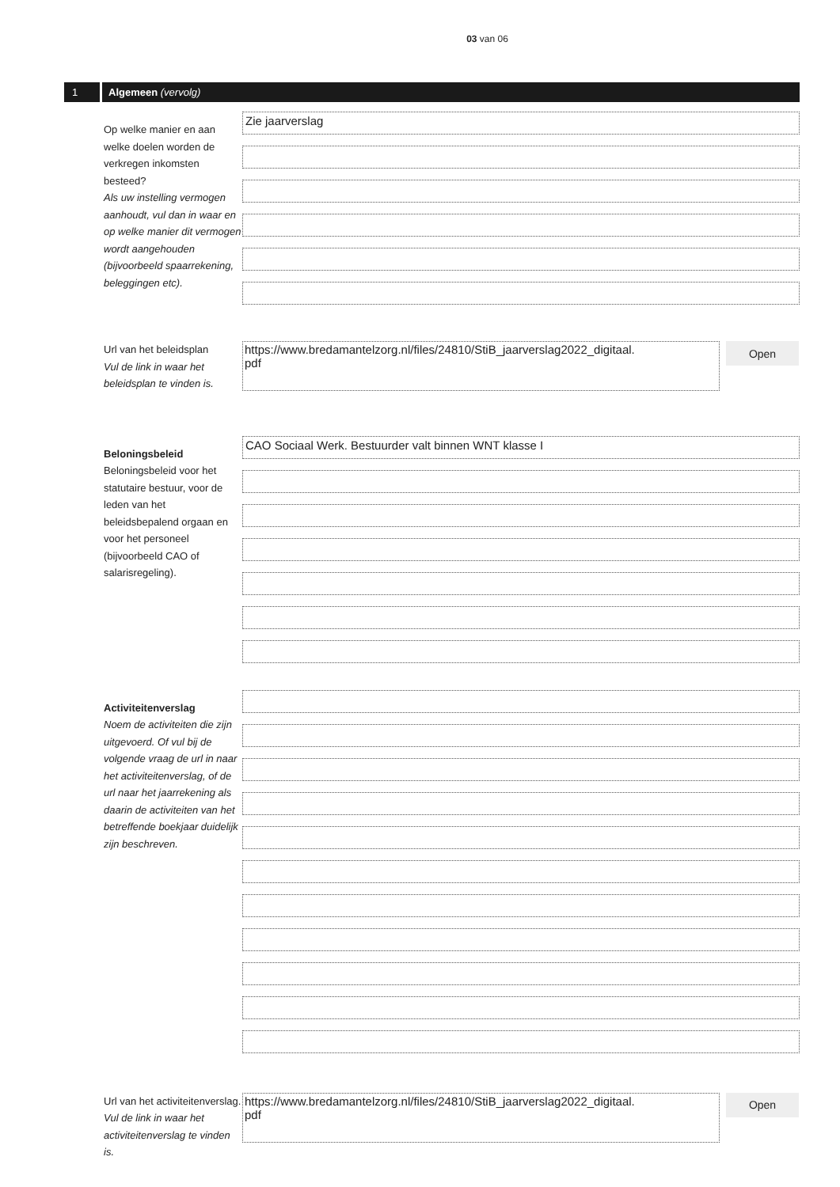03 van 06
1 Algemeen (vervolg)
Op welke manier en aan welke doelen worden de verkregen inkomsten besteed?
Als uw instelling vermogen aanhoudt, vul dan in waar en op welke manier dit vermogen wordt aangehouden (bijvoorbeeld spaarrekening, beleggingen etc).
Zie jaarverslag
Url van het beleidsplan
Vul de link in waar het beleidsplan te vinden is.
https://www.bredamantelzorg.nl/files/24810/StiB_jaarverslag2022_digitaal.
pdf
Open
Beloningsbeleid
Beloningsbeleid voor het statutaire bestuur, voor de leden van het beleidsbepalend orgaan en voor het personeel (bijvoorbeeld CAO of salarisregeling).
CAO Sociaal Werk. Bestuurder valt binnen WNT klasse I
Activiteitenverslag
Noem de activiteiten die zijn uitgevoerd. Of vul bij de volgende vraag de url in naar het activiteitenverslag, of de url naar het jaarrekening als daarin de activiteiten van het betreffende boekjaar duidelijk zijn beschreven.
Url van het activiteitenverslag. Vul de link in waar het activiteitenverslag te vinden is.
https://www.bredamantelzorg.nl/files/24810/StiB_jaarverslag2022_digitaal.
pdf
Open